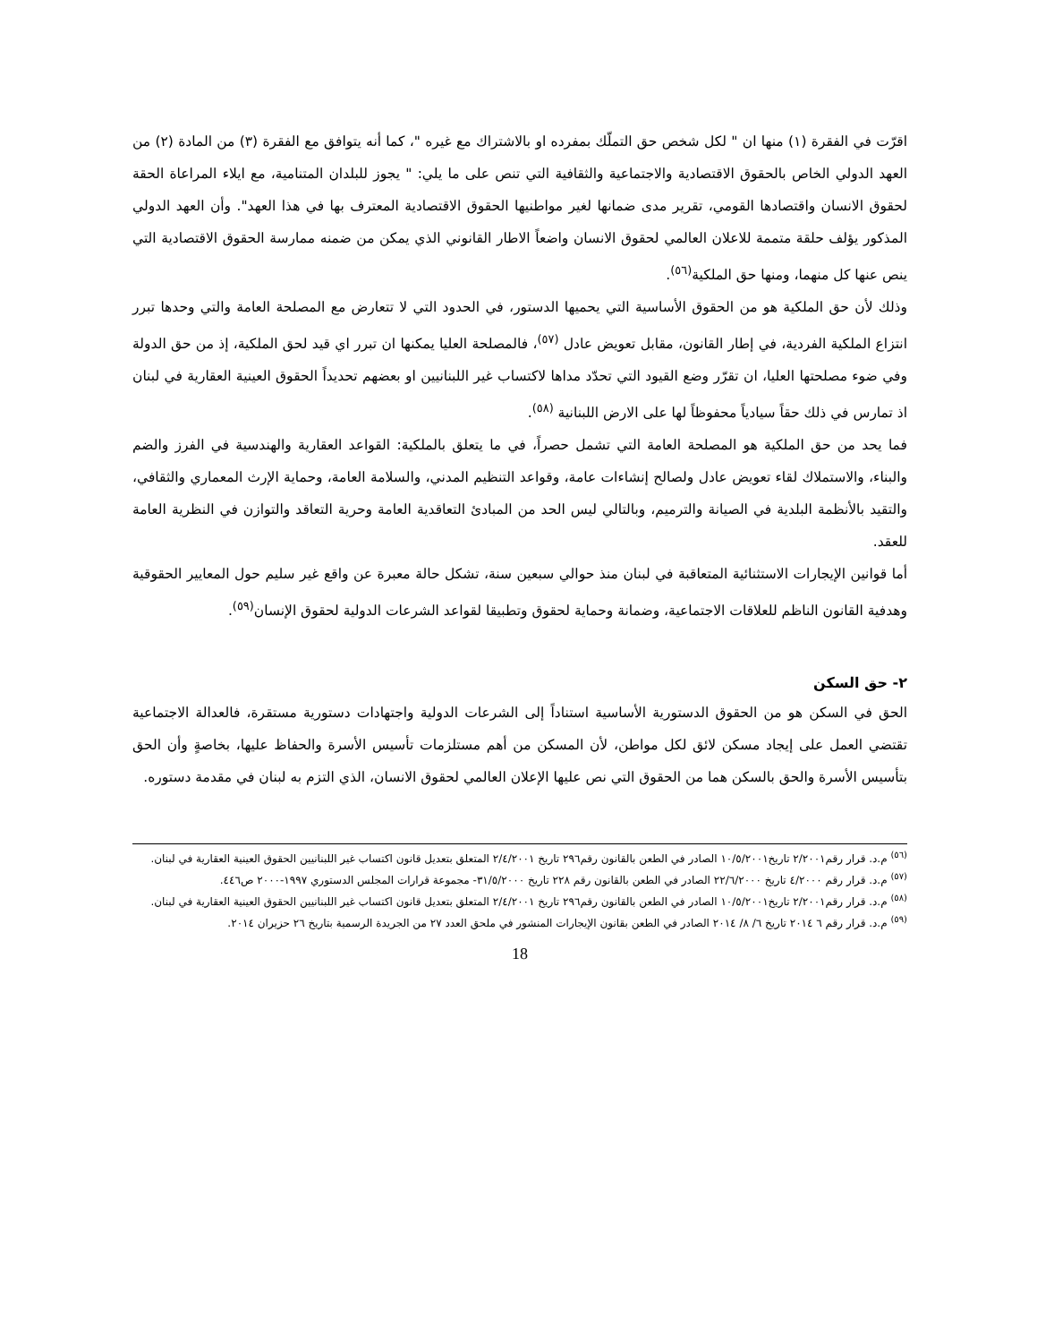اقرّت في الفقرة (١) منها ان " لكل شخص حق التملّك بمفرده او بالاشتراك مع غيره "، كما أنه يتوافق مع الفقرة (٣) من المادة (٢) من العهد الدولي الخاص بالحقوق الاقتصادية والاجتماعية والثقافية التي تنص على ما يلي: " يجوز للبلدان المتنامية، مع ايلاء المراعاة الحقة لحقوق الانسان واقتصادها القومي، تقرير مدى ضمانها لغير مواطنيها الحقوق الاقتصادية المعترف بها في هذا العهد". وأن العهد الدولي المذكور يؤلف حلقة متممة للاعلان العالمي لحقوق الانسان واضعاً الاطار القانوني الذي يمكن من ضمنه ممارسة الحقوق الاقتصادية التي ينص عنها كل منهما، ومنها حق الملكية<sup>(٥٦)</sup>.
وذلك لأن حق الملكية هو من الحقوق الأساسية التي يحميها الدستور، في الحدود التي لا تتعارض مع المصلحة العامة والتي وحدها تبرر انتزاع الملكية الفردية، في إطار القانون، مقابل تعويض عادل <sup>(٥٧)</sup>، فالمصلحة العليا يمكنها ان تبرر اي قيد لحق الملكية، إذ من حق الدولة وفي ضوء مصلحتها العليا، ان تقرّر وضع القيود التي تحدّد مداها لاكتساب غير اللبنانيين او بعضهم تحديداً الحقوق العينية العقارية في لبنان اذ تمارس في ذلك حقاً سيادياً محفوظاً لها على الارض اللبنانية <sup>(٥٨)</sup>.
فما يحد من حق الملكية هو المصلحة العامة التي تشمل حصراً، في ما يتعلق بالملكية: القواعد العقارية والهندسية في الفرز والضم والبناء، والاستملاك لقاء تعويض عادل ولصالح إنشاءات عامة، وقواعد التنظيم المدني، والسلامة العامة، وحماية الإرث المعماري والثقافي، والتقيد بالأنظمة البلدية في الصيانة والترميم، وبالتالي ليس الحد من المبادئ التعاقدية العامة وحرية التعاقد والتوازن في النظرية العامة للعقد.
أما قوانين الإيجارات الاستثنائية المتعاقبة في لبنان منذ حوالي سبعين سنة، تشكل حالة معبرة عن واقع غير سليم حول المعايير الحقوقية وهدفية القانون الناظم للعلاقات الاجتماعية، وضمانة وحماية لحقوق وتطبيقا لقواعد الشرعات الدولية لحقوق الإنسان<sup>(٥٩)</sup>.
٢- حق السكن
الحق في السكن هو من الحقوق الدستورية الأساسية استناداً إلى الشرعات الدولية واجتهادات دستورية مستقرة، فالعدالة الاجتماعية تقتضي العمل على إيجاد مسكن لائق لكل مواطن، لأن المسكن من أهم مستلزمات تأسيس الأسرة والحفاظ عليها، بخاصةٍ وأن الحق بتأسيس الأسرة والحق بالسكن هما من الحقوق التي نص عليها الإعلان العالمي لحقوق الانسان، الذي التزم به لبنان في مقدمة دستوره.
<sup>(٥٦)</sup> م.د. قرار رقم٢/٢٠٠١ تاريخ١٠/٥/٢٠٠١ الصادر في الطعن بالقانون رقم٢٩٦ تاريخ ٢/٤/٢٠٠١ المتعلق بتعديل قانون اكتساب غير اللبنانيين الحقوق العينية العقارية في لبنان.
<sup>(٥٧)</sup> م.د. قرار رقم ٤/٢٠٠٠ تاريخ ٢٢/٦/٢٠٠٠ الصادر في الطعن بالقانون رقم ٢٢٨ تاريخ ٣١/٥/٢٠٠٠- مجموعة قرارات المجلس الدستوري ١٩٩٧-٢٠٠٠ ص٤٤٦.
<sup>(٥٨)</sup> م.د. قرار رقم٢/٢٠٠١ تاريخ١٠/٥/٢٠٠١ الصادر في الطعن بالقانون رقم٢٩٦ تاريخ ٢/٤/٢٠٠١ المتعلق بتعديل قانون اكتساب غير اللبنانيين الحقوق العينية العقارية في لبنان.
<sup>(٥٩)</sup> م.د. قرار رقم ٦ ٢٠١٤ تاريخ ٦/ ٨/ ٢٠١٤ الصادر في الطعن بقانون الإيجارات المنشور في ملحق العدد ٢٧ من الجريدة الرسمية بتاريخ ٢٦ حزيران ٢٠١٤.
18